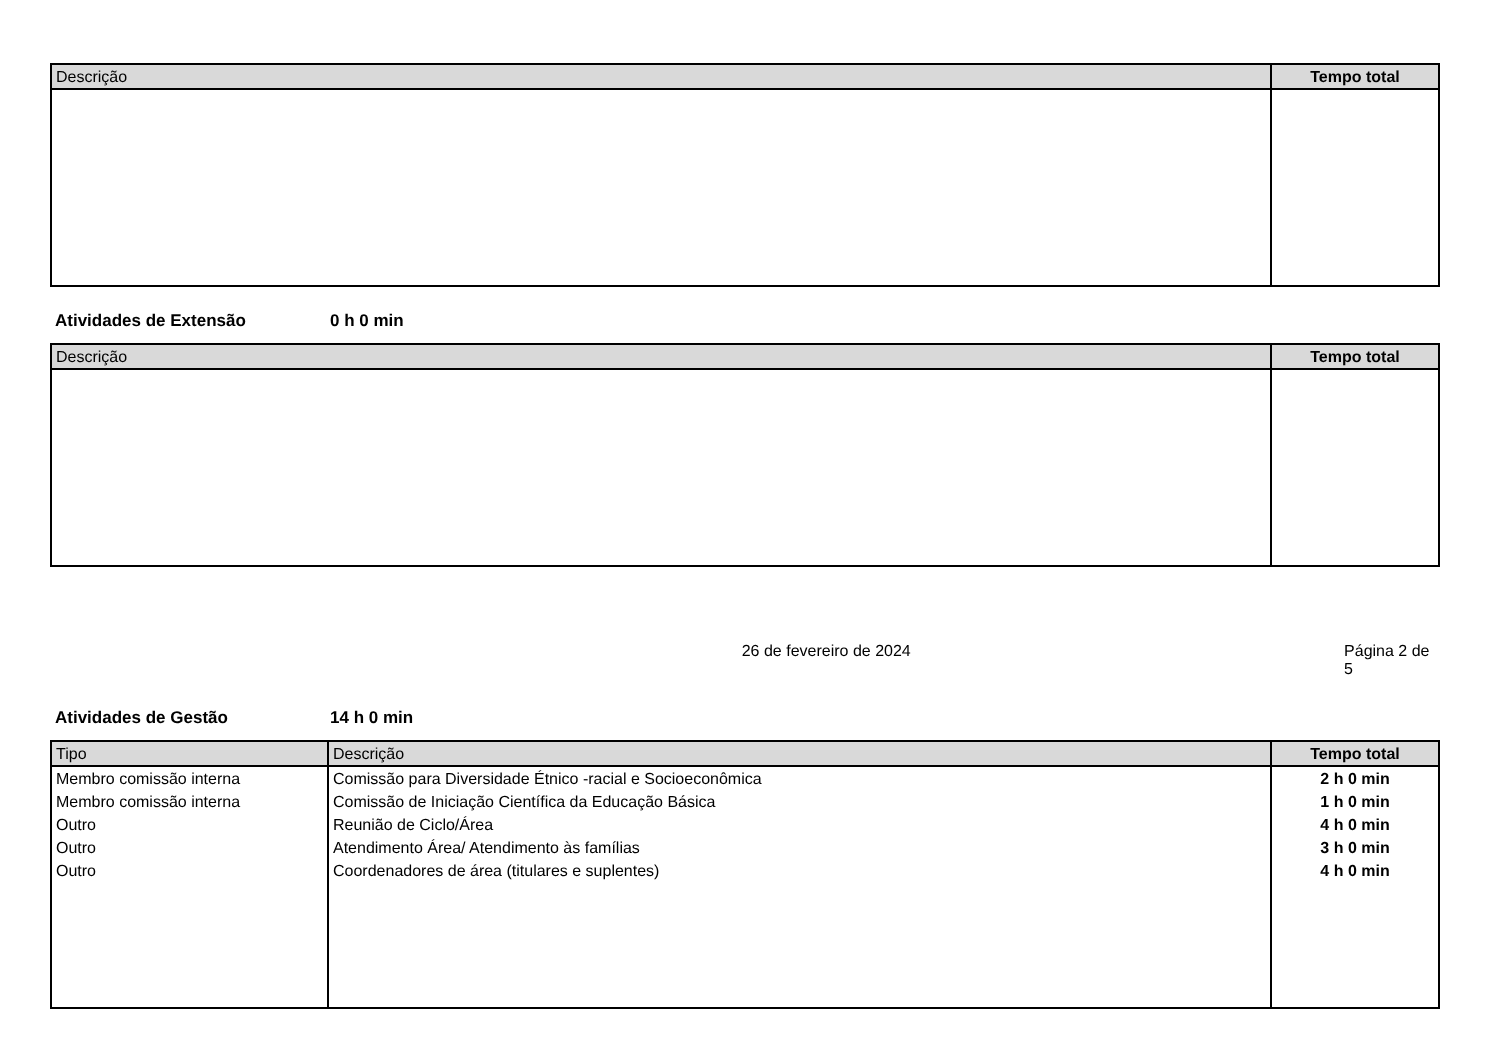| Descrição | Tempo total |
| --- | --- |
Atividades de Extensão 0 h 0 min
| Descrição | Tempo total |
| --- | --- |
26 de fevereiro de 2024 Página 2 de 5
Atividades de Gestão 14 h 0 min
| Tipo | Descrição | Tempo total |
| --- | --- | --- |
| Membro comissão interna | Comissão para Diversidade Étnico -racial e Socioeconômica | 2 h 0 min |
| Membro comissão interna | Comissão de Iniciação Científica da Educação Básica | 1 h 0 min |
| Outro | Reunião de Ciclo/Área | 4 h 0 min |
| Outro | Atendimento Área/ Atendimento às famílias | 3 h 0 min |
| Outro | Coordenadores de área (titulares e suplentes) | 4 h 0 min |